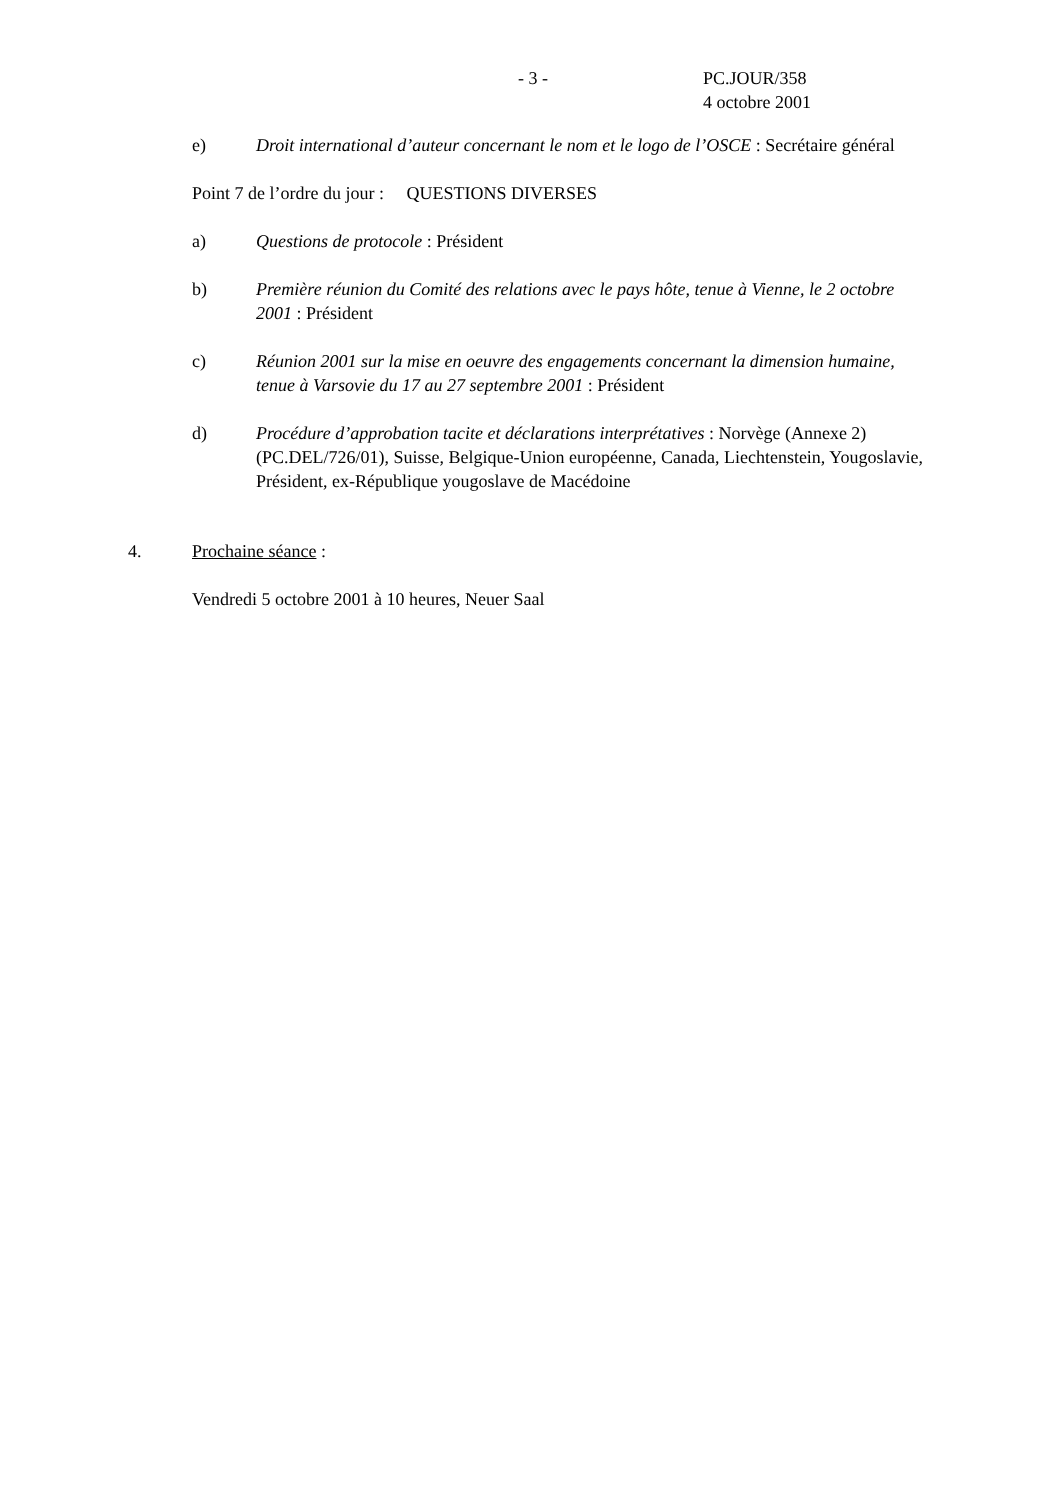- 3 - PC.JOUR/358
4 octobre 2001
e) Droit international d’auteur concernant le nom et le logo de l’OSCE : Secrétaire général
Point 7 de l’ordre du jour : QUESTIONS DIVERSES
a) Questions de protocole : Président
b) Première réunion du Comité des relations avec le pays hôte, tenue à Vienne, le 2 octobre 2001 : Président
c) Réunion 2001 sur la mise en oeuvre des engagements concernant la dimension humaine, tenue à Varsovie du 17 au 27 septembre 2001 : Président
d) Procédure d’approbation tacite et déclarations interprétatives : Norvège (Annexe 2) (PC.DEL/726/01), Suisse, Belgique-Union européenne, Canada, Liechtenstein, Yougoslavie, Président, ex-République yougoslave de Macédoine
4. Prochaine séance :
Vendredi 5 octobre 2001 à 10 heures, Neuer Saal